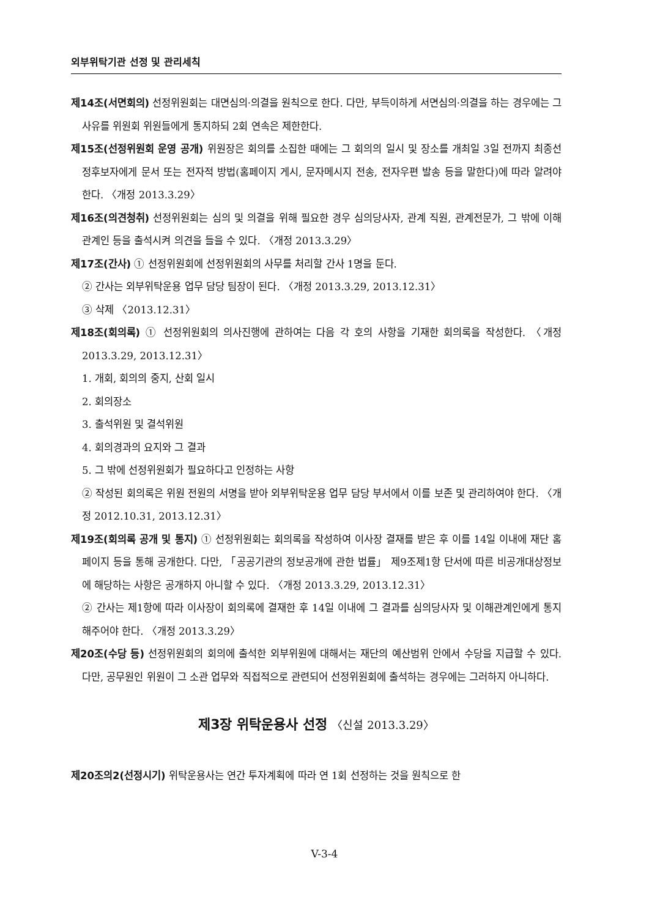외부위탁기관 선정 및 관리세칙
제14조(서면회의) 선정위원회는 대면심의·의결을 원칙으로 한다. 다만, 부득이하게 서면심의·의결을 하는 경우에는 그 사유를 위원회 위원들에게 통지하되 2회 연속은 제한한다.
제15조(선정위원회 운영 공개) 위원장은 회의를 소집한 때에는 그 회의의 일시 및 장소를 개최일 3일 전까지 최종선정후보자에게 문서 또는 전자적 방법(홈페이지 게시, 문자메시지 전송, 전자우편 발송 등을 말한다)에 따라 알려야 한다. 〈개정 2013.3.29〉
제16조(의견청취) 선정위원회는 심의 및 의결을 위해 필요한 경우 심의당사자, 관계 직원, 관계전문가, 그 밖에 이해관계인 등을 출석시켜 의견을 들을 수 있다. 〈개정 2013.3.29〉
제17조(간사) ① 선정위원회에 선정위원회의 사무를 처리할 간사 1명을 둔다.
② 간사는 외부위탁운용 업무 담당 팀장이 된다. 〈개정 2013.3.29, 2013.12.31〉
③ 삭제 〈2013.12.31〉
제18조(회의록) ① 선정위원회의 의사진행에 관하여는 다음 각 호의 사항을 기재한 회의록을 작성한다. 〈개정 2013.3.29, 2013.12.31〉
1. 개회, 회의의 중지, 산회 일시
2. 회의장소
3. 출석위원 및 결석위원
4. 회의경과의 요지와 그 결과
5. 그 밖에 선정위원회가 필요하다고 인정하는 사항
② 작성된 회의록은 위원 전원의 서명을 받아 외부위탁운용 업무 담당 부서에서 이를 보존 및 관리하여야 한다. 〈개정 2012.10.31, 2013.12.31〉
제19조(회의록 공개 및 통지) ① 선정위원회는 회의록을 작성하여 이사장 결재를 받은 후 이를 14일 이내에 재단 홈페이지 등을 통해 공개한다. 다만, 「공공기관의 정보공개에 관한 법률」 제9조제1항 단서에 따른 비공개대상정보에 해당하는 사항은 공개하지 아니할 수 있다. 〈개정 2013.3.29, 2013.12.31〉
② 간사는 제1항에 따라 이사장이 회의록에 결재한 후 14일 이내에 그 결과를 심의당사자 및 이해관계인에게 통지해주어야 한다. 〈개정 2013.3.29〉
제20조(수당 등) 선정위원회의 회의에 출석한 외부위원에 대해서는 재단의 예산범위 안에서 수당을 지급할 수 있다. 다만, 공무원인 위원이 그 소관 업무와 직접적으로 관련되어 선정위원회에 출석하는 경우에는 그러하지 아니하다.
제3장 위탁운용사 선정 〈신설 2013.3.29〉
제20조의2(선정시기) 위탁운용사는 연간 투자계획에 따라 연 1회 선정하는 것을 원칙으로 한
V-3-4